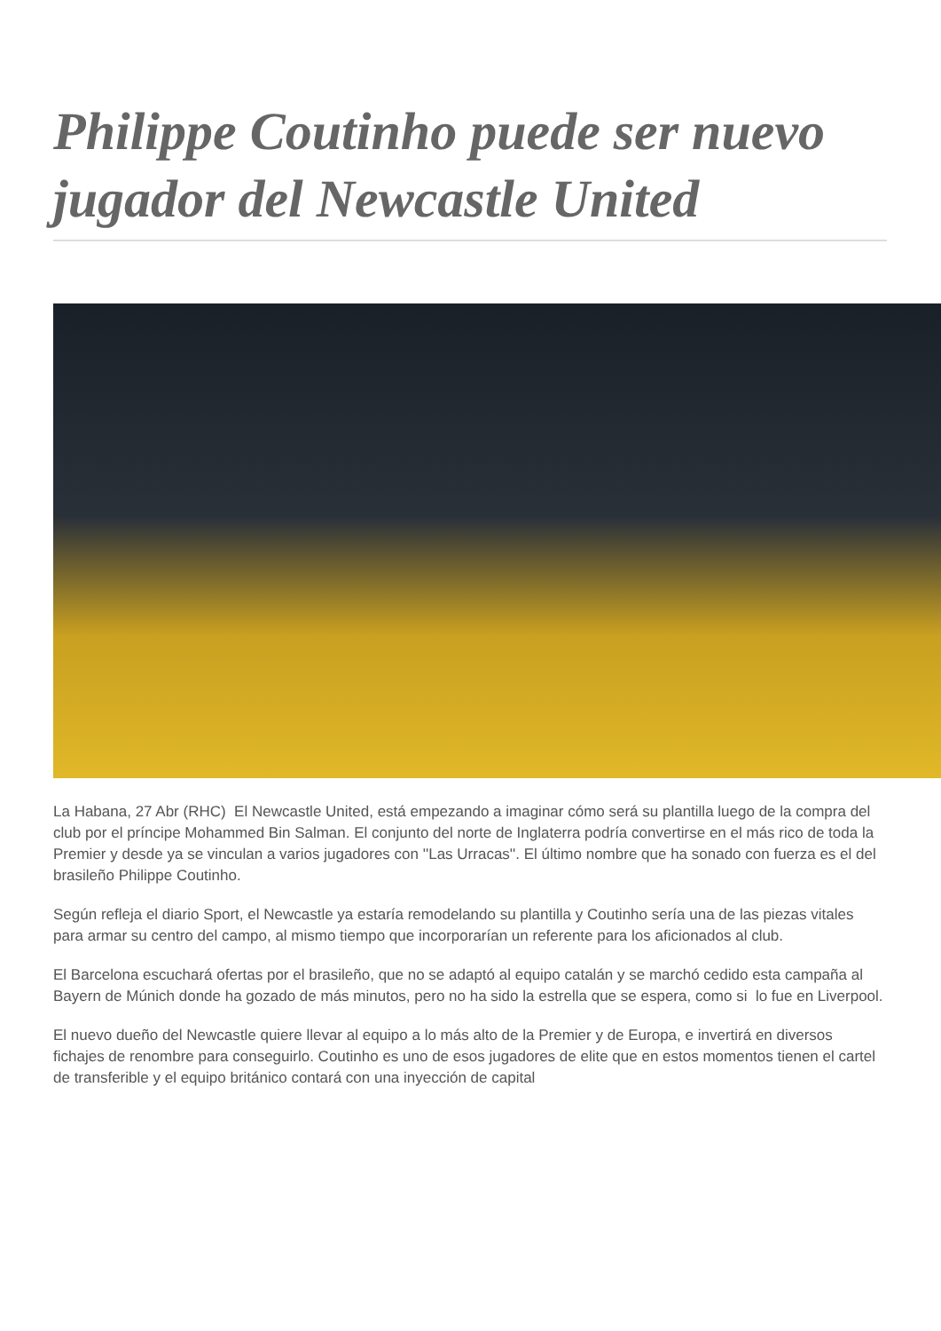Philippe Coutinho puede ser nuevo jugador del Newcastle United
La Habana, 27 Abr (RHC) El Newcastle United, está empezando a imaginar cómo será su plantilla luego de la compra del club por el príncipe Mohammed Bin Salman. El conjunto del norte de Inglaterra podría convertirse en el más rico de toda la Premier y desde ya se vinculan a varios jugadores con ''Las Urracas''. El último nombre que ha sonado con fuerza es el del brasileño Philippe Coutinho.
Según refleja el diario Sport, el Newcastle ya estaría remodelando su plantilla y Coutinho sería una de las piezas vitales para armar su centro del campo, al mismo tiempo que incorporarían un referente para los aficionados al club.
El Barcelona escuchará ofertas por el brasileño, que no se adaptó al equipo catalán y se marchó cedido esta campaña al Bayern de Múnich donde ha gozado de más minutos, pero no ha sido la estrella que se espera, como si lo fue en Liverpool.
El nuevo dueño del Newcastle quiere llevar al equipo a lo más alto de la Premier y de Europa, e invertirá en diversos fichajes de renombre para conseguirlo. Coutinho es uno de esos jugadores de elite que en estos momentos tienen el cartel de transferible y el equipo británico contará con una inyección de capital